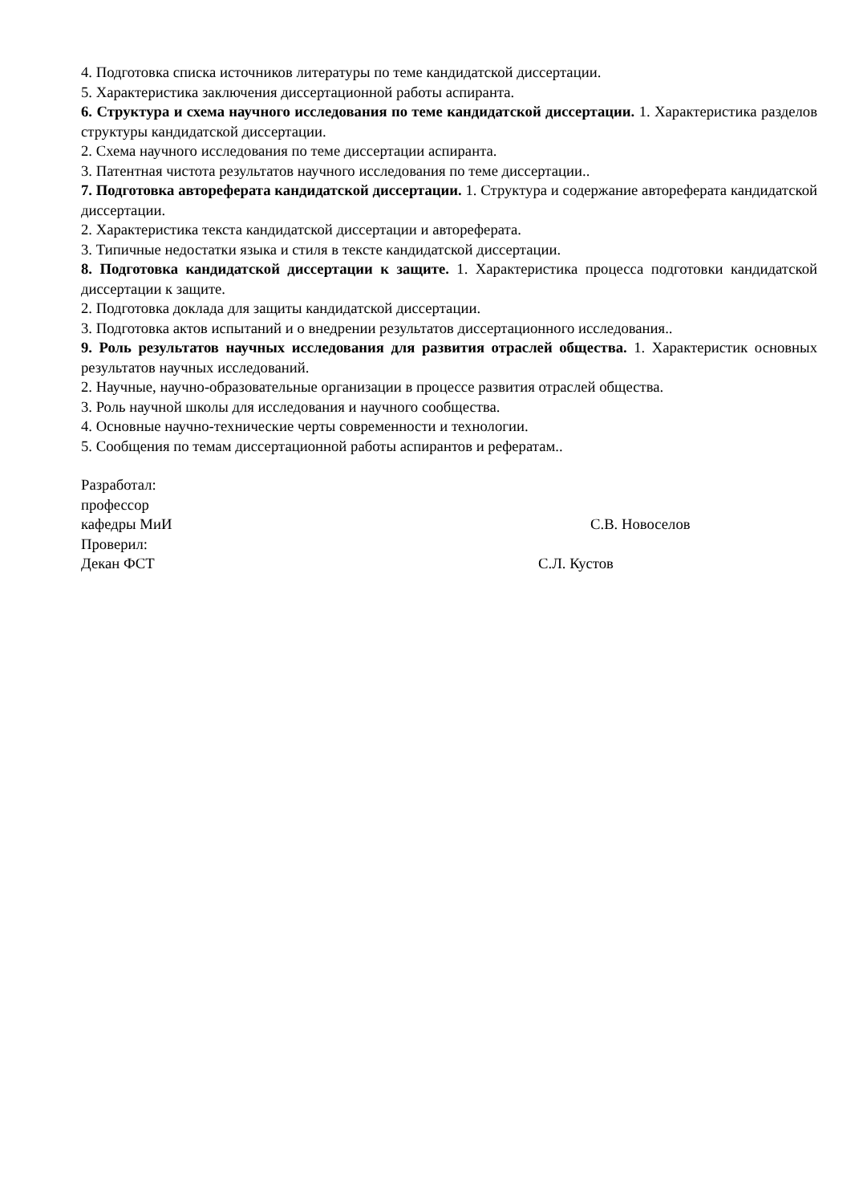4. Подготовка списка источников литературы по теме кандидатской диссертации.
5. Характеристика заключения диссертационной работы аспиранта.
6. Структура и схема научного исследования по теме кандидатской диссертации. 1. Характеристика разделов структуры кандидатской диссертации.
2. Схема научного исследования по теме диссертации аспиранта.
3. Патентная чистота результатов научного исследования по теме диссертации..
7. Подготовка автореферата кандидатской диссертации. 1. Структура и содержание автореферата кандидатской диссертации.
2. Характеристика текста кандидатской диссертации и автореферата.
3. Типичные недостатки языка и стиля в тексте кандидатской диссертации.
8. Подготовка кандидатской диссертации к защите. 1. Характеристика процесса подготовки кандидатской диссертации к защите.
2. Подготовка доклада для защиты кандидатской диссертации.
3. Подготовка актов испытаний и о внедрении результатов диссертационного исследования..
9. Роль результатов научных исследования для развития отраслей общества. 1. Характеристик основных результатов научных исследований.
2. Научные, научно-образовательные организации в процессе развития отраслей общества.
3. Роль научной школы для исследования и научного сообщества.
4. Основные научно-технические черты современности и технологии.
5. Сообщения по темам диссертационной работы аспирантов и рефератам..
Разработал:
профессор
кафедры МиИ С.В. Новоселов
Проверил:
Декан ФСТ С.Л. Кустов